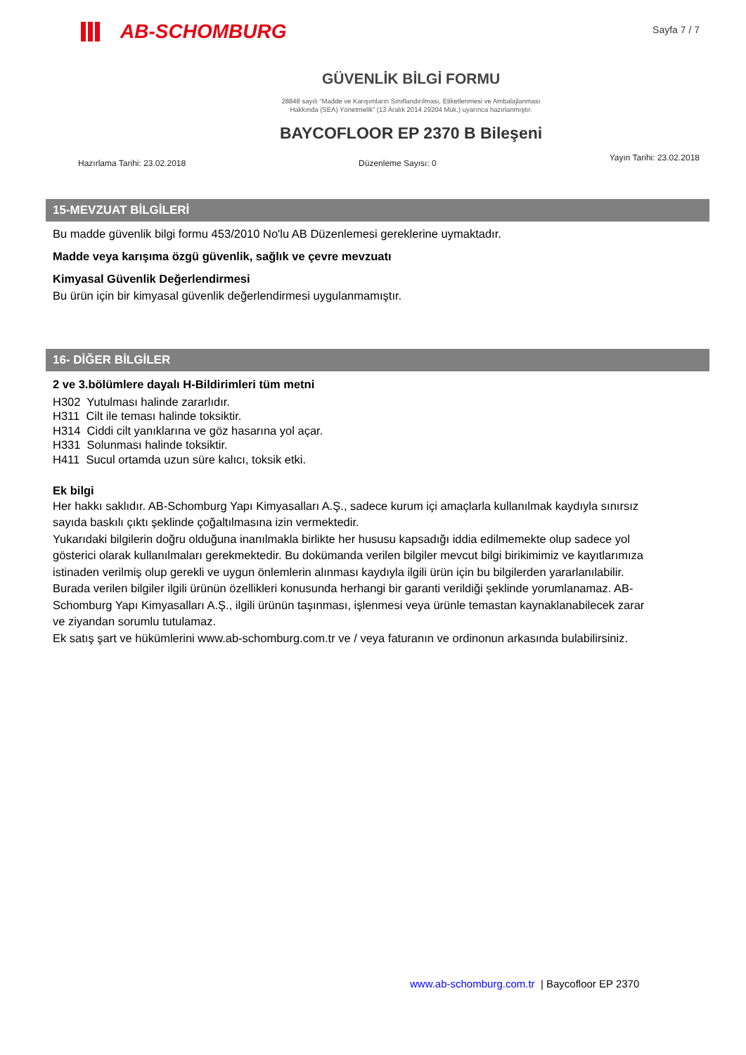AB-SCHOMBURG
Sayfa 7 / 7
GÜVENLİK BİLGİ FORMU
28848 sayılı “Madde ve Karışımların Sınıflandırılması, Etiketlenmesi ve Ambalajlanması
Hakkında (SEA) Yönetmelik” (13 Aralık 2014 29204 Mük.) uyarınca hazırlanmıştır.
BAYCOFLOOR EP 2370 B Bileşeni
Hazırlama Tarihi: 23.02.2018 Düzenleme Sayısı: 0 Yayın Tarihi: 23.02.2018
15-MEVZUAT BİLGİLERİ
Bu madde güvenlik bilgi formu 453/2010 No'lu AB Düzenlemesi gereklerine uymaktadır.
Madde veya karışıma özgü güvenlik, sağlık ve çevre mevzuatı
Kimyasal Güvenlik Değerlendirmesi
Bu ürün için bir kimyasal güvenlik değerlendirmesi uygulanmamıştır.
16- DİĞER BİLGİLER
2 ve 3.bölümlere dayalı H-Bildirimleri tüm metni
H302 Yutulması halinde zararlıdır.
H311 Cilt ile teması halinde toksiktir.
H314 Ciddi cilt yanıklarına ve göz hasarına yol açar.
H331 Solunması halinde toksiktir.
H411 Sucul ortamda uzun süre kalıcı, toksik etki.
Ek bilgi
Her hakkı saklıdır. AB-Schomburg Yapı Kimyasalları A.Ş., sadece kurum içi amaçlarla kullanılmak kaydıyla sınırsız sayıda baskılı çıktı şeklinde çoğaltılmasına izin vermektedir.
Yukarıdaki bilgilerin doğru olduğuna inanılmakla birlikte her hususu kapsadığı iddia edilmemekte olup sadece yol gösterici olarak kullanılmaları gerekmektedir. Bu dokümanda verilen bilgiler mevcut bilgi birikimimiz ve kayıtlarımıza istinaden verilmiş olup gerekli ve uygun önlemlerin alınması kaydıyla ilgili ürün için bu bilgilerden yararlanılabilir. Burada verilen bilgiler ilgili ürünün özellikleri konusunda herhangi bir garanti verildiği şeklinde yorumlanamaz. AB-Schomburg Yapı Kimyasalları A.Ş., ilgili ürünün taşınması, işlenmesi veya ürünle temastan kaynaklanabilecek zarar ve ziyandan sorumlu tutulamaz.
Ek satış şart ve hükümlerini www.ab-schomburg.com.tr ve / veya faturanın ve ordinonun arkasında bulabilirsiniz.
www.ab-schomburg.com.tr | Baycofloor EP 2370